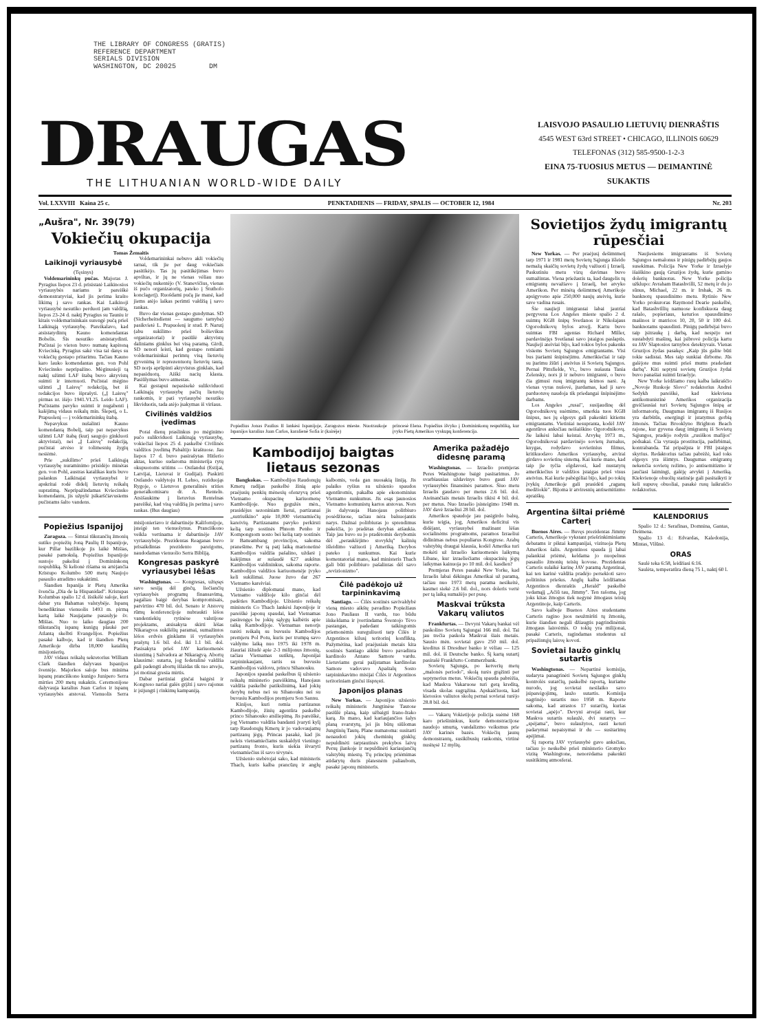THE LIBRARY OF CONGRESS (GRATIS)
REFERENCE DEPARTMENT
SERIALS DIVISION
WASHINGTON, DC 20025 DM
DRAUGAS
THE LITHUANIAN WORLD-WIDE DAILY
LAISVOJO PASAULIO LIETUVIŲ DIENRAŠTIS
4545 WEST 63rd STREET • CHICAGO, ILLINOIS 60629
TELEFONAS (312) 585-9500-1-2-3
EINA 75-TUOSIUS METUS — DEIMANTINĖ SUKAKTIS
Vol. LXXVIII Kaina 25 c. PENKTADIENIS — FRIDAY, SPALIS — OCTOBER 12, 1984 Nr. 203
„Aušra", Nr. 39(79)
Vokiečių okupacija
Tomas Žemaitis
Laikinoji vyriausybė
(Tęsinys)
Voldemarininkų pučas. Majoras J. Pyragius liepos 23 d. prisistatė Laikinosios vyriausybės nariams ir pareiškė demonstratyviai, kad jis perima krašto likimą į savo rankas. Kai Laikinoji vyriausybė nesutiko perduoti jam valdžią, liepos 23-24 d. naktį Pyragius su Tauniu ir kitais voldemarininkais surengė pučą prieš Laikinąją vyriausybę. Pareikalavo, kad atsistatydintų Kauno komendantas Bobelis. Šis nesutiko atsistatydinti. Pučistai jo vieton buvo numatę kapitoną Kvieciską. Pyragius sakė visa tai daręs su vokiečių gestapo pritarimu. Tačiau Kauno karo lauko komendantas gen. von Pohl Kviecinsko nepripažino. Mėginusieji tą naktį užimti LAF štabą buvo aktyvistų suimti ir internuoti. Pučistai mėgino užimti „Į Laisvę" redakciją, bet iš redakcijos buvo išprašyti. („Į Laisvę" pirmas nr. išėjo 1941.VI.25. Leido LAF). Pučistams pavyko suimti ir nugabenti į kalėjimą vidaus reikalų min. Šlepetį, o L. Prapuolenį — į voldemarininkų štabą.
Nepavykus nušalinti Kauno komendantą Bobelį, taip pat nepavykus užimti LAF štabą (kurį saugojo ginkluoti aktyvistai), nei „Į Laisvę" redakciją, pučistai atvėso ir tolimesnių žygių nesiėmė.
Prie „sukilimo" prieš Laikinąją vyriausybę nuraminimo prisidėjo minėtas gen. von Pohl, austras katalikas kuris buvo palankus Laikinajai vyriausybei ir apskritai rodė didelį lietuvių reikalų supratimą. Nepripažindamas Kviecinsko komendantu, jis užpylė įsikarščiavusiems pučistams šalto vandens.
Voldemarininkai nebuvo akli vokiečių tarnai, tik jie per daug vokiečiais pasitikėjo. Tas jų pasitikėjimas buvo apviltas, ir jų ne vienas vėliau nuo vokiečių nukentėjo (V. Stanevičius, vienas iš pučo organizatorių, pateko į Štuthofo konclagerį). Ruošdami pučą jie manė, kad jiems atėjo laikas perimti valdžią į savo rankas.
Buvo dar vienas gestapo gundymas. SD (Sicherheitsdienst — saugumo tarnyba) pasikvietė L. Prapuolenį ir stud. P. Narutį (abu sukilimo prieš bolševikus organizatoriai) ir pasiūlė aktyvistų daliniams ginklus bei visą paramą. Girdi, SD nenori leisti, kad gestapo remiami voldemarininkai perimtų visą lietuvių gyvenimą ir reprezentuotų lietuvių tautą. SD norįs aprūpinti aktyvistus ginklais, kad nepasiduotų. Aiški nacių klasta. Pasiūlymas buvo atmestas.
Kai gestapui nepasisekė sulikviduoti Laikinąją vyriausybę pačių lietuvių rankomis, ir pati vyriausybė nesutiko likviduotis, tada atėjo įsakymas iš viršaus.
Civilinės valdžios įvedimas
Porai dienų praslinkus po mėginimo pučo sulikviduoti Laikinąją vyriausybę, vokiečiai liepos 25 d. paskelbė Civilinės valdžios įvedimą Pabaltijo kraštuose. Jau liepos 17 d. buvo pasirašytas Hitlerio aktas, kuriuo sudaroma ministerija rytų okupuotoms sritims — Ostlandui (Estijai, Latvijai, Lietuvai ir Gudijai). Paskirti Ostlando valdytoju H. Lehso, reziduojąs Rygoje, o Lietuvos generalinės srities generalkomisaru dr. A. Renteln. Atsišaukime į lietuvius Rentelnas pareiškė, kad visą valdžią jis perima į savo rankas. (Bus daugiau)
Popiežius Ispanijoj
Zaragoza. — Šimtai tūkstančių žmonių sutiko popiežių Joną Paulių II Ispanijoje, kur Pillar bazilikoje jis laikė Mišias, pasakė pamokslą. Popiežius Ispanijoje sustojo pakeliui į Domininkonų respubliką. Ši kelionė rišama su artėjančia Kristupo Kolumbo 500 metų Naujojo pasaulio atradimo sukaktimi.
Šiandien Ispanija ir Pietų Amerika švenčia „Dia de la Hispanidad". Kristupas Kolumbas spalio 12 d. išsikėlė saloje, kuri dabar yra Bahamas valstybėje. Ispanų benediktinas vienuolis 1493 m. pirmą kartą laikė Naujajame pasaulyje šv. Mišias. Nuo to laiko daugiau 200 tūkstančių ispanų kunigų plaukė per Atlantą skelbti Evangelijos. Popiežius pasakė kalboje, kad ir šiandien Pietų Amerikoje dirba 18,000 katalikų misijonierių.
JAV vidaus reikalų sekretorius William Clark šiandien dalyvaus Ispanijos šventėje. Majorkos saloje bus minima ispanų pranciškono kunigo Junipero Serra mirties 200 metų sukaktis. Ceremonijose dalyvauja karalius Juan Carlos ir ispanų vyriausybės atstovai. Vienuolis Serra misijonieriavo ir dabartinėje Kalifornijoje, įsteigė ten vienuolynus. Pranciškono veikla vertinama ir dabartinėje JAV vyriausybėje. Prezidentas Reaganas buvo prisaikdintas prezidento pareigoms, naudodamas vienuolio Serra Bibliją.
Kongresas paskyrė vyriausybei lėšas
Washingtonas. — Kongresas, užtęsęs savo sesiją dėl ginčų, liečiančių vyriausybės programų finansavimą, pagaliau baigė derybas kompromisais, patvirtino 470 bil. dol. Senato ir Atstovų rūmų konferencijoje nubraukti lėšos vandentiekių rytinėse valstijose projektams, atsisakyta skirti lėšas Nikaragvos sukilėlių paramai, sumažintos lėšos erdvės ginklams iš vyriausybės prašytų 1.6 bil. dol. iki 1.1 bil. dol. Pasisakyta prieš JAV kariuomenės siuntimą į Salvadora ar Nikaragvą. Abortų klausimė: sutarta, jog federalinė valdžia gali padengti abortų išlaidas tik tuo atveju, jei motinai gresia mirtis.
Dabar partiniai ginčai baigėsi ir Kongreso nariai galės grįžti į savo rajonus ir įsijungti į rinkimų kampaniją.
Popiežius Jonas Paulius II lankėsi Ispanijoje, Zaragozos mieste. Nuotraukoje Ispanijos karalius Juan Carlos, karalienė Sofia ir (kairėje) princesė Elena. Popiežius išvyko į Domininkonų respubliką, kur įvyks Pietų Amerikos vyskupų konferencija.
Kambodijoj baigtas lietaus sezonas
Bangkokas. — Kambodijos Raudonųjų Kmerų radijas paskelbė žinią apie praėjusių penkių mėnesių ofenzyvą prieš Vietnamo okupacinę kariuomenę Kambodijoje. Nuo gegužės mėn., prasidėjus sezoniniam lietui, partizanai „sutriuškino" apie 10,000 vietnamiečių kareivių. Partizanams pavyko perkirsti kelią tarp sostinės Phnom Penho ir Kompongsom uosto bei kelią tarp sostinės ir Batteambang provincijos, sakoma pranešime. Per tą patį laiką marionetinė Kambodijos valdžia pašalino, uždarė į kalėjimus ar sušaudė 627 aukštus Kambodijos valdininkus, sakoma raporte. Kambodijos valdžios kariuomenėje įvyko keli sukilimai. Juose žuvo dar 267 Vietnamo kareiviai.
Užsienio diplomatai mano, kad Vietnamo valdžioje kilo ginčai dėl padėties Kambodijoje. Užsienio reikalų ministeris Co Thach lankėsi Japonijoje ir pareiškė japonų spaudai, kad Vietnamas pasirengęs be jokių sąlygų kalbėtis apie taiką Kambodijoje. Vietnamas nenorįs turėti reikalų su buvusiu Kambodijos premjeru Pol Potu, kuris per trumpą savo valdymo laiką nuo 1975 iki 1978 m. žiauriai išžudė apie 2-3 milijonus žmonių, tačiau Vietnamas sutiktų, Japonijai tarpininkaujant, tartis su buvusiu Kambodijos valdovu, princu Sihanouku.
Japonijos spaudai paskelbus šį užsienio reikalų ministerio pareiškimą, Hanojaus valdžia paskelbė patikslinimą, kad jokių derybų nebus nei su Sihanouku nei su buvusiu Kambodijos premjeru Son Sannu.
Kinijos, kuri remia partizanus Kambodijoje, žinių agentūra paskelbė princo Sihanouko atsiliepimą. Jis pareiškė, jog Vietnamo valdžia bandanti įvaryti kylį tarp Raudonųjų Kmerų ir jo vadovaujamų partizanų jėgų. Princas pasakė, kad jis neleis vietnamiečiams suskaldyti vieningo partizanų fronto, kuris siekia išvaryti vietnamiečius iš savo tėvynės.
Užsienio stebėtojai sako, kad ministeris Thach, kuris kalba prancūzų ir anglų kalbomis, veda gan nuosakią liniją. Jis palaiko ryšius su užsienio spaudos agentūromis, pakalba apie ekonominius Vietnamo sunkumus. Jis esąs jaunosios Vietnamo komunistų kartos atstovas. Nors jis dalyvauja Hanojaus politbiuro posėdžiuose, tačiau nėra balsuojantis narys. Dažnai politbiuras jo sprendimus pakeičia, jo pradėtas derybas atšaukia. Taip jau buvo su jo pradėtomis derybomis dėl „perauklėjimo stovyklų" kalinių išleidimo važiuoti į Ameriką. Derybos pateko į sunkumus. Kai kurie komentatoriai mano, kad ministeris Thach gali būti politbiuro pašalintas dėl savo „revizionizmo".
Čilė padėkojo už tarpininkavimą
Santiago. — Čilės sostinės savivaldybė vieną miesto aikštę pavadino Popiežiaus Jono Pauliaus II vardu, tuo būdu išskeldama ir įvertindama Šventojo Tėvo pastangas, padedant taikingomis priemonėmis sureguliuoti tarp Čilės ir Argentinos kilusį teritorinį konfliktą. Pažymėtina, kad praėjusiais metais kita sostinės Santiago aikštė buvo pavadinta kardinolo Antano Samore vardu. Lietuviams gerai pažįstamas kardinolas Samore vadovavo Apaštalų Sosto tarpininkavimo misijai Čilės ir Argentinos teritoriniam ginčui išspręsti.
Japonijos planas
New Yorkas. — Japonijos užsienio reikalų ministeris Jungtinėse Tautose pasiūlė planą, kaip užbaigti Irano-Irako karą. Jis mano, kad kariaujančios šalys planą svarstytų, jei jis būtų siūlomas Jungtinių Tautų. Plane numatoma: susitarti nenaudoti jokių cheminių ginklų; nepuldinėti tarptautinės prekybos laivų Persų įlankoje ir nepuldinėti kariaujančių valstybių miestų. Tų principų priėmimas atidarytų duris platesnėm paliaubom, pasakė japonų ministeris.
Amerika pažadėjo didesnę paramą
Washingtonas. — Izraelio premjeras Peres Washingtone baigė pasitarimus. Jo svarbiausias uždavinys buvo gauti JAV vyriausybės finansinės paramos. Šiuo metu Izraelis gaudavo per metus 2.6 bil. dol. Ateinančiais metais Izraelis tikisi 4 bil. dol. per metus. Nuo Izraelio įsisteigimo 1948 m. JAV davė Izraeliui 28 bil. dol.
Amerikos spaudoje jau pasigirdo balsų, kurie teigia, jog, Amerikos deficitui vis didėjant, vyriausybei mažinant lėšas socialinėms programoms, paramos Izraeliui didinimas nebus populiarus Kongrese. Arabų valstybių draugai klausia, kodėl Amerika turi mokėti už Izraelio kariuomenės laikymą Libane, kur izraeliečiams okupacinių jėgų laikymas kainuoja po 10 mil. dol. kasdien?
Premjeras Peres pasakė New Yorke, kad Izraelis labai dėkingas Amerikai už paramą, tačiau nuo 1973 metų parama nesikeitė, kasmet siekė 2.6 bil. dol., nors doleris vertė per tą laiką sumažėjo per pusę.
Maskvai trūksta Vakarų valiutos
Frankfurtas. — Devyni Vakarų bankai vėl paskolino Sovietų Sąjungai 166 mil. dol. Tai jau trečia paskola Maskvai šiais metais. Sausio mėn. sovietai gavo 250 mil. dol. kreditus iš Dresdner banko ir vėliau — 125 mil. dol. iš Deutsche banko. Šį kartą sutartį pasirašė Frankfurto Commerzbank.
Sovietų Sąjunga, po ketverių metų „malonės periodo", skolą turės grąžinti per septynerius metus. Vokiečių spauda pabrėžia, kad Maskva Vakaruose turi gerą kreditą, visada skolas sugrąžina. Apskaičiuota, kad kietosios valiutos skolų pernai sovietai turėjo 28.8 bil. dol.
— Vakarų Vokietijoje policija suėmė 168 karo priešininkus, kurie demonstracijose naudojo smurtą, vandalizmo veiksmus prie JAV karinės bazės. Vokiečių jaunų demonstrantų, susikibusių rankomis, virtinė nusitęsė 12 mylių.
Sovietijos žydų imigrantų rūpesčiai
New Yorkas. — Per praėjusį dešimtmetį tarp 1971 ir 1981 metų Sovietų Sąjunga išleido nemažą skaičių sovietų žydų važiuoti į Izraelį. Paskutiniu metu vizų davimas buvo sumažintas. Viena priežastis ta, kad daugelis tų emigrantų nevažiavo į Izraelį, bet atvyko Amerikon. Per minėtą dešimtmetį Amerikoje apsigyveno apie 250,000 naujų ateivių, kurie save vadina rusais.
Šie naujieji imigrantai labai jautriai pergyvena Los Angeles mieste spalio 2 d. suimtų KGB šnipų Svetlanos ir Nikolajaus Ogorodnikovų bylos atvejį. Kartu buvo suimtas FBI agentas Richard Miller, pardavinėjęs Svetlanai savo įstaigos paslaptis. Naujieji ateiviai bijo, kad tokios bylos pakenks visiems Sovietų Sąjungos emigrantams. Visi bus įtariami šnipinėjimu. Amerikiečiai ir taip su įtarimu žiūri į ateivius iš Sovietų Sąjungos. Pernai Pittsfielde, Vt., buvo nušauta Tania Zelensky, nors ji ir nebuvo imigrantė, o buvo čia gimusi rusų imigrantų šeimos narė. Ją vienas vyras nušovė, įtardamas, kad ji savo parduotuvę naudoja tik priedangai šnipinėjimo darbams.
Los Angeles „rusai", susijaudinę dėl Ogorodnikovų suėmimo, smerkia tuos KGB šnipus, nes jų elgesys gali pakenkti kitiems emigrantams. Vietiniai nesupranta, kodėl JAV agentūros anksčiau neišaiškino Ogorodnikovų. Jie laikėsi labai keistai. Atvykę 1973 m., Ogorodnikovai pardavinėjo sovietų žurnalus, knygas, rodydavo sovietinius filmus, kritikuodavo Amerikos vyriausybę, atvirai girdavo sovietinę sistemą. Kai kurie mano, kad taip jie tyčia elgdavosi, kad nustatytų amerikiečius ir valdžios įstaigas prieš visus ateivius. Kai kurie pabėgėliai bijo, kad po tokių įvykių Amerikoje gali prasidėti „raganų medžioklė". Bijoma ir atviresnių antisemitizmo apraiškų.
Naujiesiems imigrantams iš Sovietų Sąjungos nemalonus ir pinigų padirbėjų gaujos susekimas. Policija New Yorke ir Izraelyje išaiškino gaują Gruzijos žydų, kurie gamino dolerių banknotus. New Yorke policija užklupo: Avraham Batashvilli, 52 metų ir du jo sūnus, Michael, 22 m. ir Irshak, 26 m. banknotų spausdinimo metu. Rytinio New Yorko prokuroras Raymond Dearie paskelbė, kad Batashvillių namuose konfiskuota daug rašalo, popieriaus, keturios spausdinimo mašinos ir matricos 10, 20, 50 ir 100 dol. banknotams spausdinti. Pinigų padirbėjai buvo taip įsitraukę į darbą, kad nespėjo net sustabdyti mašinų, kai įsibrovė policija kartu su JAV Slaptosios tarnybos detektyvais. Vienas Gruzijos žydas pasakęs: „Kaip jūs galite būti tokie sadistai. Mes taip sunkiai dirbome. Jūs galėjote mus suimti prieš mums pradedant darbą". Kiti septyni sovietų Gruzijos žydai buvo panašiai suimti Izraelyje.
New Yorke leidžiamo rusų kalba laikraščio „Novoje Ruskoje Slovo" redaktorius Andrei Sedykh pareiškė, kad kiekviena antikomunistinė Amerikos organizacija greičiausiai turi Sovietų Sąjungos šnipą ar informatorių. Daugumas imigrantų iš Rusijos yra darbštūs, energingi ir įstatymus gerbią žmonės. Tačiau Brooklyno Brighton Beach rajone, kur gyvena daug imigrantų iš Sovietų Sąjungos, pradėjo rodytis „rusiškos mafijos" pėdsakai. Čia vyrauja prostitucija, padirbimai, kontrabanda. Tai pripažįsta ir FBI įstaigos skyrius. Redaktorius tačiau pabrėžė, kad toks elgesys yra išimtys. Daugumas emigrantų nekenčia sovietų režimo, jo antisemitizmo ir jaučiasi laimingi, galėję atvykti į Ameriką. Kiekvienoje obuolių statinėje gali pasitaikyti ir keli supuvę obuoliai, pasakė rusų laikraščio redaktorius.
Argentina šiltai priėmė Carterį
Buenos Aires. — Buvęs prezidentas Jimmy Carteris, Amerikoje vykstant priešrinkiminiams debatams ir piktai kampanijai, vizituoja Pietų Amerikos šalis. Argentinos spauda jį labai palankiai priėmė, keldama jo nuopelnus pasaulio žmonių teisių kovose. Prezidentas Carteris sulaikė karinę JAV paramą Argentinai, kai ten karinė valdžia pradėjo persekioti savo politinius priešus. Anglų kalba leidžiamas Argentinos dienraštis „Herald" paskelbė vedamąjį „Ačiū tau, Jimmy". Ten rašoma, jog joks kitas žmogus tiek negynė žmogaus teisių Argentinoje, kaip Carteris.
Savo kalboje Buenos Aires studentams Carteris ragino juos neužmiršti tų žmonių, kurie šiandien negali džiaugtis pagrindinėmis žmogaus laisvėmis. O tokių yra milijonai, pasakė Carteris, raginda​mas studentus už pripažintųjų laisvę kovoti.
Sovietai laužo ginklų sutartis
Washingtonas. — Nepartinė komisija, sudaryta panagrinėti Sovietų Sąjungos ginklų kontrolės sutarčių, paskelbė raportą, kuriame nurodo, jog sovietai nesilaiko savo įsipareigojimų, laužo sutartis. Komisija nagrinėjo sutartis nuo 1958 m. Raporte sakoma, kad atrastos 17 sutarčių, kurias sovietai „apėjo". Devyni atvejai rasti, kur Maskva sutartis sulaužė, dvi sutartys — „spėjama", buvo sulaužytos, rasti keturi padarymai nepaisymai ir du — susitarimų apėjimai.
Šį raportą JAV vyriausybė gavo anksčiau, tačiau jo neskelbė prieš ministerio Gromyko vizitą Washingtone, nenorėdama pakenkti susitikimų atmosferai.
KALENDORIUS
Spalio 12 d.: Serafinas, Domnina, Gantas, Deimena.
Spalio 13 d.: Edvardas, Kaledonija, Mintas, Vilūnė.
ORAS
Saulė teka 6:58, leidžiasi 6:16.
Saulėta, temperatūra dieną 75 l., naktį 60 l.